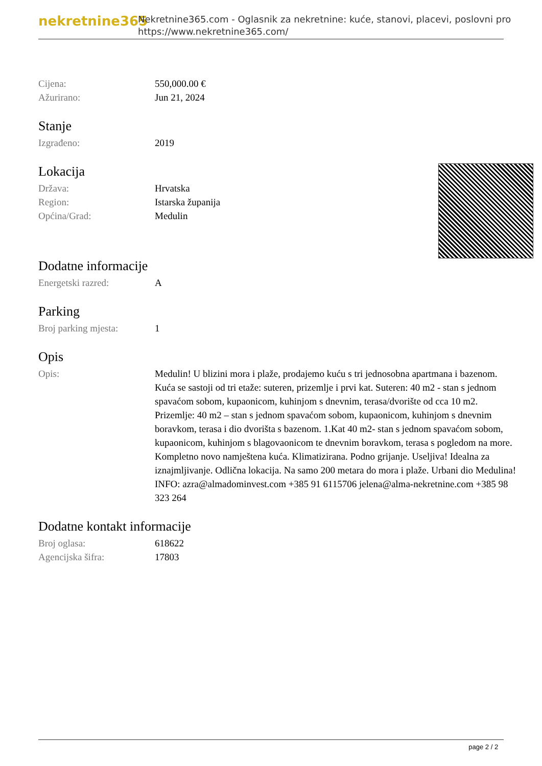nekretnine365
Nekretnine365.com - Oglasnik za nekretnine: kuće, stanovi, placevi, poslovni pro
https://www.nekretnine365.com/
| Cijena: | 550,000.00 € |
| Ažurirano: | Jun 21, 2024 |
Stanje
| Izgrađeno: | 2019 |
Lokacija
| Država: | Hrvatska |
| Region: | Istarska županija |
| Općina/Grad: | Medulin |
Dodatne informacije
| Energetski razred: | A |
Parking
| Broj parking mjesta: | 1 |
Opis
| Opis: | Medulin! U blizini mora i plaže, prodajemo kuću s tri jednosobna apartmana i bazenom. Kuća se sastoji od tri etaže: suteren, prizemlje i prvi kat. Suteren: 40 m2 - stan s jednom spavaćom sobom, kupaonicom, kuhinjom s dnevnim, terasa/dvorište od cca 10 m2. Prizemlje: 40 m2 – stan s jednom spavaćom sobom, kupaonicom, kuhinjom s dnevnim boravkom, terasa i dio dvorišta s bazenom. 1.Kat 40 m2- stan s jednom spavaćom sobom, kupaonicom, kuhinjom s blagovaonicom te dnevnim boravkom, terasa s pogledom na more. Kompletno novo namještena kuća. Klimatizirana. Podno grijanje. Useljiva! Idealna za iznajmljivanje. Odlična lokacija. Na samo 200 metara do mora i plaže. Urbani dio Medulina! INFO: azra@almadominvest.com +385 91 6115706 jelena@alma-nekretnine.com +385 98 323 264 |
Dodatne kontakt informacije
| Broj oglasa: | 618622 |
| Agencijska šifra: | 17803 |
page 2 / 2